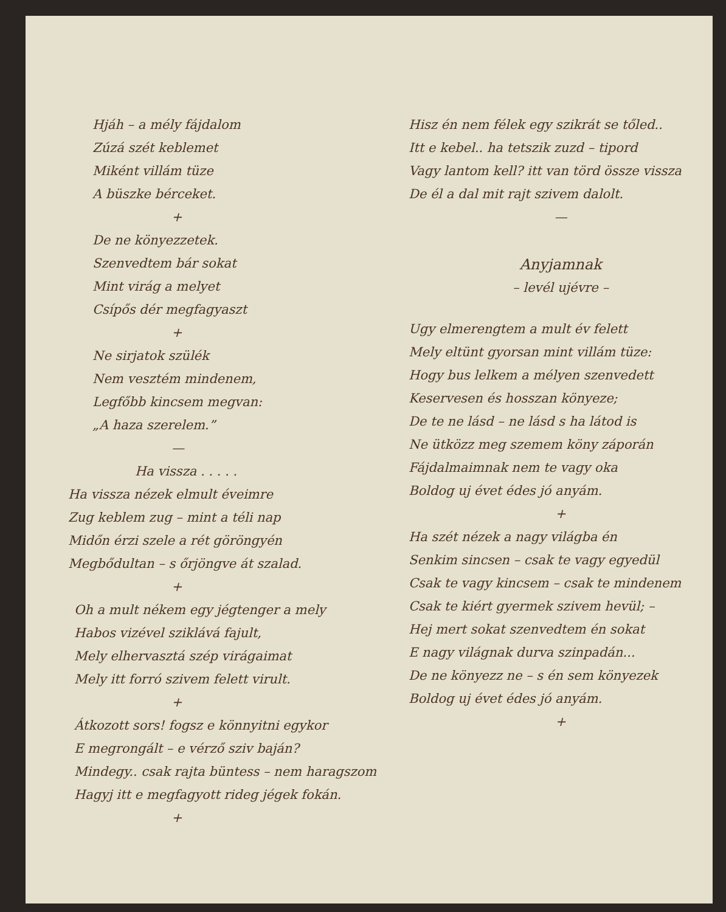Hjáh – a mély fájdalom
Zúzá szét keblemet
Miként villám tüze
A büszke bérceket.
+
De ne könyezzetek.
Szenvedtem bár sokat
Mint virág a melyet
Csípős dér megfagyaszt
+
Ne sirjatok szülék
Nem vesztém mindenem,
Legfőbb kincsem megvan:
„A haza szerelem.”
—
Ha vissza . . . . .
Ha vissza nézek elmult éveimre
Zug keblem zug – mint a téli nap
Midőn érzi szele a rét göröngyén
Megbődultan – s őrjöngve át szalad.
+
Oh a mult nékem egy jégtenger a mely
Habos vizével sziklává fajult,
Mely elhervasztá szép virágaimat
Mely itt forró szivem felett virult.
+
Átkozott sors! fogsz e könnyitni egykor
E megrongált – e vérző sziv baján?
Mindegy.. csak rajta büntess – nem haragszom
Hagyj itt e megfagyott rideg jégek fokán.
+
Hisz én nem félek egy szikrát se tőled..
Itt e kebel.. ha tetszik zuzd – tipord
Vagy lantom kell? itt van törd össze vissza
De él a dal mit rajt szivem dalolt.
—
Anyjamnak
– levél ujévre –
Ugy elmerengtem a mult év felett
Mely eltünt gyorsan mint villám tüze:
Hogy bus lelkem a mélyen szenvedett
Keservesen és hosszan könyeze;
De te ne lásd – ne lásd s ha látod is
Ne ütközz meg szemem köny záporán
Fájdalmaimnak nem te vagy oka
Boldog uj évet édes jó anyám.
+
Ha szét nézek a nagy világba én
Senkim sincsen – csak te vagy egyedül
Csak te vagy kincsem – csak te mindenem
Csak te kiért gyermek szivem hevül; –
Hej mert sokat szenvedtem én sokat
E nagy világnak durva szinpadán...
De ne könyezz ne – s én sem könyezek
Boldog uj évet édes jó anyám.
+